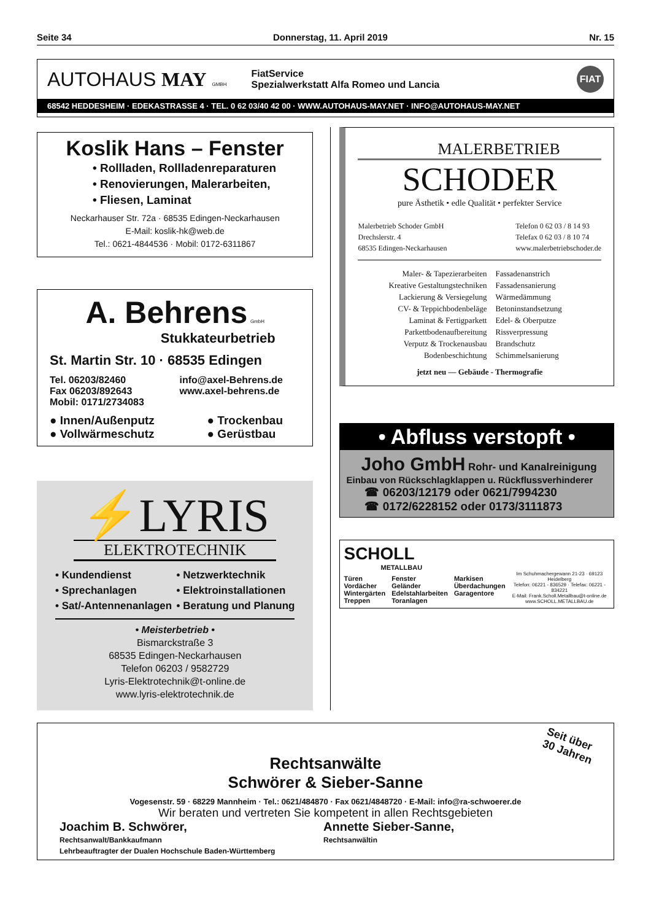Seite 34 Donnerstag, 11. April 2019 Nr. 15
AUTOHAUS MAY GMBH
FiatService
Spezialwerkstatt Alfa Romeo und Lancia
FIAT
68542 HEDDESHEIM · EDEKASTRASSE 4 · TEL. 0 62 03/40 42 00 · WWW.AUTOHAUS-MAY.NET · INFO@AUTOHAUS-MAY.NET
Koslik Hans – Fenster
• Rollladen, Rollladenreparaturen
• Renovierungen, Malerarbeiten,
• Fliesen, Laminat
Neckarhauser Str. 72a · 68535 Edingen-Neckarhausen
E-Mail: koslik-hk@web.de
Tel.: 0621-4844536 · Mobil: 0172-6311867
A. Behrens GmbH
Stukkateurbetrieb
St. Martin Str. 10 · 68535 Edingen
Tel. 06203/82460
Fax 06203/892643
Mobil: 0171/2734083
info@axel-Behrens.de
www.axel-behrens.de
● Innen/Außenputz
● Vollwärmeschutz
● Trockenbau
● Gerüstbau
⚡LYRIS
ELEKTROTECHNIK
• Kundendienst
• Sprechanlagen
• Sat/-Antennenanlagen
• Netzwerktechnik
• Elektroinstallationen
• Beratung und Planung
• Meisterbetrieb •
Bismarckstraße 3
68535 Edingen-Neckarhausen
Telefon 06203 / 9582729
Lyris-Elektrotechnik@t-online.de
www.lyris-elektrotechnik.de
MALERBETRIEB
SCHODER
pure Ästhetik • edle Qualität • perfekter Service
Malerbetrieb Schoder GmbH
Drechslerstr. 4
68535 Edingen-Neckarhausen
Telefon 0 62 03 / 8 14 93
Telefax 0 62 03 / 8 10 74
www.malerbetriebschoder.de
Maler- & Tapezierarbeiten
Kreative Gestaltungstechniken
Lackierung & Versiegelung
CV- & Teppichbodenbeläge
Laminat & Fertigparkett
Parkettbodenaufbereitung
Verputz & Trockenausbau
Bodenbeschichtung
Fassadenanstrich
Fassadensanierung
Wärmedämmung
Betoninstandsetzung
Edel- & Oberputze
Rissverpressung
Brandschutz
Schimmelsanierung
jetzt neu — Gebäude - Thermografie
• Abfluss verstopft •
Joho GmbH Rohr- und Kanalreinigung
Einbau von Rückschlagklappen u. Rückflussverhinderer
☎ 06203/12179 oder 0621/7994230
☎ 0172/6228152 oder 0173/3111873
SCHOLL
METALLBAU
Türen
Vordächer
Wintergärten
Treppen
Fenster
Geländer
Edelstahlarbeiten
Toranlagen
Markisen
Überdachungen
Garagentore
Im Schuhmachergewann 21-23 · 69123 Heidelberg
Telefon: 06221 - 836529 · Telefax: 06221 - 834221
E-Mail: Frank.Scholl.Metallbau@t-online.de
www.SCHOLL.METALLBAU.de
Seit über
30 Jahren
Rechtsanwälte
Schwörer & Sieber-Sanne
Vogesenstr. 59 · 68229 Mannheim · Tel.: 0621/484870 · Fax 0621/4848720 · E-Mail: info@ra-schwoerer.de
Wir beraten und vertreten Sie kompetent in allen Rechtsgebieten
Joachim B. Schwörer,
Rechtsanwalt/Bankkaufmann
Lehrbeauftragter der Dualen Hochschule Baden-Württemberg
Annette Sieber-Sanne,
Rechtsanwältin